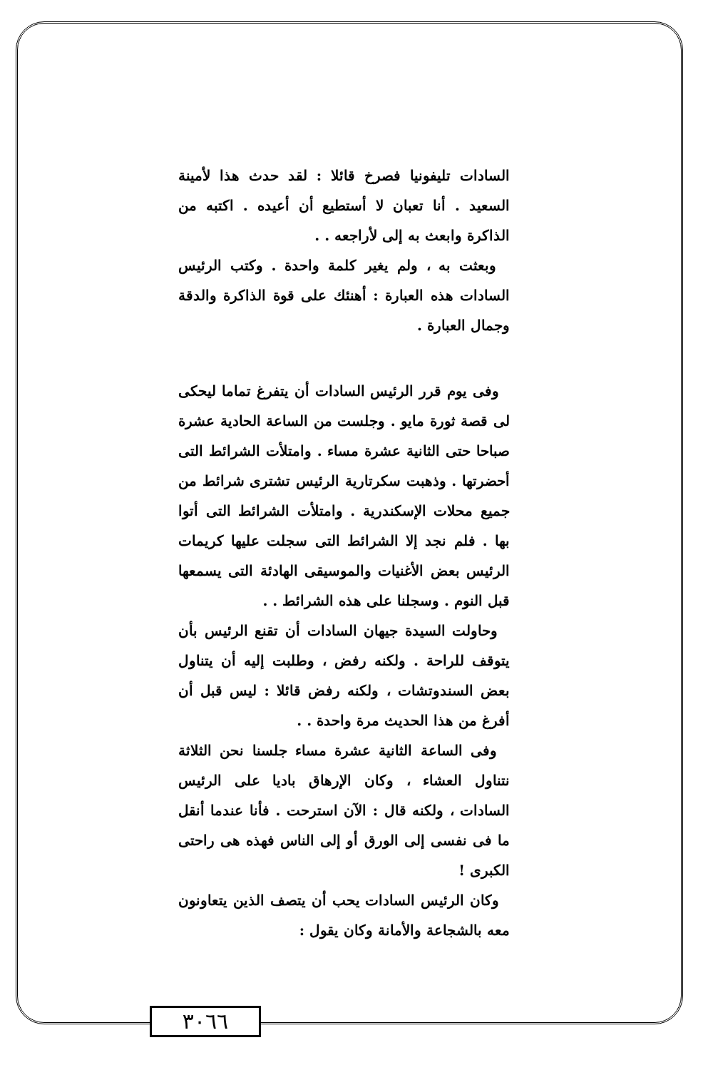السادات تليفونيا فصرخ قائلا : لقد حدث هذا لأمينة السعيد . أنا تعبان لا أستطيع أن أعيده . اكتبه من الذاكرة وابعث به إلى لأراجعه . .
وبعثت به ، ولم يغير كلمة واحدة . وكتب الرئيس السادات هذه العبارة : أهنئك على قوة الذاكرة والدقة وجمال العبارة .
وفى يوم قرر الرئيس السادات أن يتفرغ تماما ليحكى لى قصة ثورة مايو . وجلست من الساعة الحادية عشرة صباحا حتى الثانية عشرة مساء . وامتلأت الشرائط التى أحضرتها . وذهبت سكرتارية الرئيس تشترى شرائط من جميع محلات الإسكندرية . وامتلأت الشرائط التى أتوا بها . فلم نجد إلا الشرائط التى سجلت عليها كريمات الرئيس بعض الأغنيات والموسيقى الهادئة التى يسمعها قبل النوم . وسجلنا على هذه الشرائط . .
وحاولت السيدة جيهان السادات أن تقنع الرئيس بأن يتوقف للراحة . ولكنه رفض ، وطلبت إليه أن يتناول بعض السندوتشات ، ولكنه رفض قائلا : ليس قبل أن أفرغ من هذا الحديث مرة واحدة . .
وفى الساعة الثانية عشرة مساء جلسنا نحن الثلاثة نتناول العشاء ، وكان الإرهاق باديا على الرئيس السادات ، ولكنه قال : الآن استرحت . فأنا عندما أنقل ما فى نفسى إلى الورق أو إلى الناس فهذه هى راحتى الكبرى !
وكان الرئيس السادات يحب أن يتصف الذين يتعاونون معه بالشجاعة والأمانة وكان يقول :
٣٠٦٦